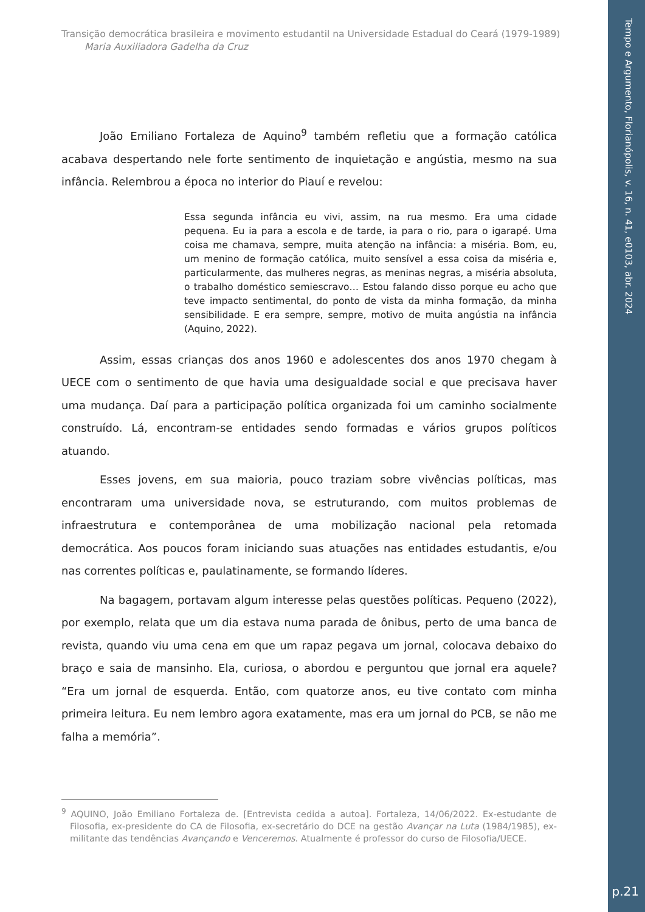Tempo e Argumento, Florianópolis, v. 16, n. 41, e0103, abr. 2024
p.21
Transição democrática brasileira e movimento estudantil na Universidade Estadual do Ceará (1979-1989)
Maria Auxiliadora Gadelha da Cruz
João Emiliano Fortaleza de Aquino<sup>9</sup> também refletiu que a formação católica acabava despertando nele forte sentimento de inquietação e angústia, mesmo na sua infância. Relembrou a época no interior do Piauí e revelou:
Essa segunda infância eu vivi, assim, na rua mesmo. Era uma cidade pequena. Eu ia para a escola e de tarde, ia para o rio, para o igarapé. Uma coisa me chamava, sempre, muita atenção na infância: a miséria. Bom, eu, um menino de formação católica, muito sensível a essa coisa da miséria e, particularmente, das mulheres negras, as meninas negras, a miséria absoluta, o trabalho doméstico semiescravo… Estou falando disso porque eu acho que teve impacto sentimental, do ponto de vista da minha formação, da minha sensibilidade. E era sempre, sempre, motivo de muita angústia na infância (Aquino, 2022).
Assim, essas crianças dos anos 1960 e adolescentes dos anos 1970 chegam à UECE com o sentimento de que havia uma desigualdade social e que precisava haver uma mudança. Daí para a participação política organizada foi um caminho socialmente construído. Lá, encontram-se entidades sendo formadas e vários grupos políticos atuando.
Esses jovens, em sua maioria, pouco traziam sobre vivências políticas, mas encontraram uma universidade nova, se estruturando, com muitos problemas de infraestrutura e contemporânea de uma mobilização nacional pela retomada democrática. Aos poucos foram iniciando suas atuações nas entidades estudantis, e/ou nas correntes políticas e, paulatinamente, se formando líderes.
Na bagagem, portavam algum interesse pelas questões políticas. Pequeno (2022), por exemplo, relata que um dia estava numa parada de ônibus, perto de uma banca de revista, quando viu uma cena em que um rapaz pegava um jornal, colocava debaixo do braço e saia de mansinho. Ela, curiosa, o abordou e perguntou que jornal era aquele? “Era um jornal de esquerda. Então, com quatorze anos, eu tive contato com minha primeira leitura. Eu nem lembro agora exatamente, mas era um jornal do PCB, se não me falha a memória”.
<sup>9</sup> AQUINO, João Emiliano Fortaleza de. [Entrevista cedida a autoa]. Fortaleza, 14/06/2022. Ex-estudante de Filosofia, ex-presidente do CA de Filosofia, ex-secretário do DCE na gestão Avançar na Luta (1984/1985), ex-militante das tendências Avançando e Venceremos. Atualmente é professor do curso de Filosofia/UECE.